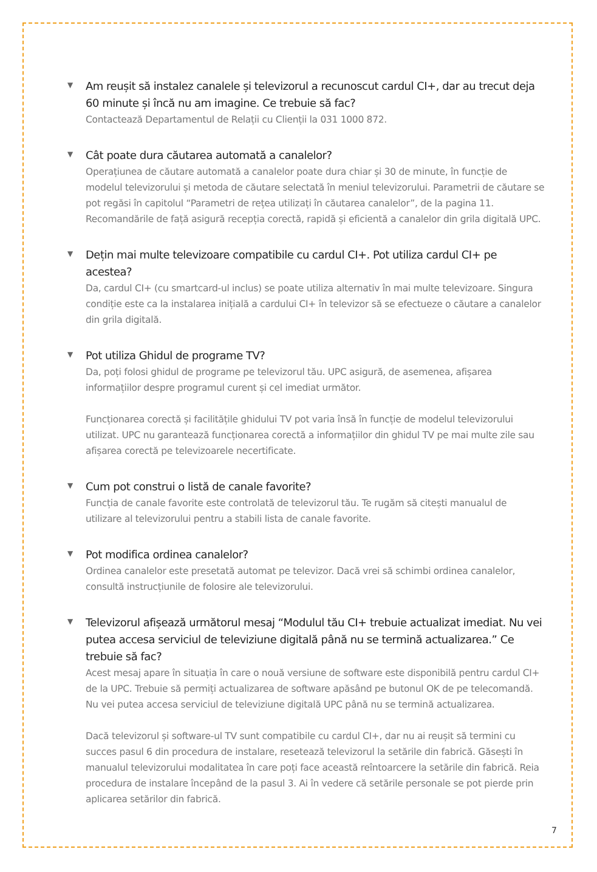▼
Am reușit să instalez canalele și televizorul a recunoscut cardul CI+, dar au trecut deja 60 minute și încă nu am imagine. Ce trebuie să fac?
Contactează Departamentul de Relații cu Clienții la 031 1000 872.
▼
Cât poate dura căutarea automată a canalelor?
Operațiunea de căutare automată a canalelor poate dura chiar și 30 de minute, în funcție de modelul televizorului și metoda de căutare selectată în meniul televizorului. Parametrii de căutare se pot regăsi în capitolul “Parametri de rețea utilizați în căutarea canalelor”, de la pagina 11. Recomandările de față asigură recepția corectă, rapidă și eficientă a canalelor din grila digitală UPC.
▼
Dețin mai multe televizoare compatibile cu cardul CI+. Pot utiliza cardul CI+ pe acestea?
Da, cardul CI+ (cu smartcard-ul inclus) se poate utiliza alternativ în mai multe televizoare. Singura condiție este ca la instalarea inițială a cardului CI+ în televizor să se efectueze o căutare a canalelor din grila digitală.
▼
Pot utiliza Ghidul de programe TV?
Da, poți folosi ghidul de programe pe televizorul tău. UPC asigură, de asemenea, afișarea informațiilor despre programul curent și cel imediat următor.
Funcționarea corectă și facilitățile ghidului TV pot varia însă în funcție de modelul televizorului utilizat. UPC nu garantează funcționarea corectă a informațiilor din ghidul TV pe mai multe zile sau afișarea corectă pe televizoarele necertificate.
▼
Cum pot construi o listă de canale favorite?
Funcția de canale favorite este controlată de televizorul tău. Te rugăm să citești manualul de utilizare al televizorului pentru a stabili lista de canale favorite.
▼
Pot modifica ordinea canalelor?
Ordinea canalelor este presetată automat pe televizor. Dacă vrei să schimbi ordinea canalelor, consultă instrucțiunile de folosire ale televizorului.
▼
Televizorul afișează următorul mesaj “Modulul tău CI+ trebuie actualizat imediat. Nu vei putea accesa serviciul de televiziune digitală până nu se termină actualizarea.” Ce trebuie să fac?
Acest mesaj apare în situația în care o nouă versiune de software este disponibilă pentru cardul CI+ de la UPC. Trebuie să permiți actualizarea de software apăsând pe butonul OK de pe telecomandă. Nu vei putea accesa serviciul de televiziune digitală UPC până nu se termină actualizarea.
Dacă televizorul și software-ul TV sunt compatibile cu cardul CI+, dar nu ai reușit să termini cu succes pasul 6 din procedura de instalare, resetează televizorul la setările din fabrică. Găsești în manualul televizorului modalitatea în care poți face această reîntoarcere la setările din fabrică. Reia procedura de instalare începând de la pasul 3. Ai în vedere că setările personale se pot pierde prin aplicarea setărilor din fabrică.
7